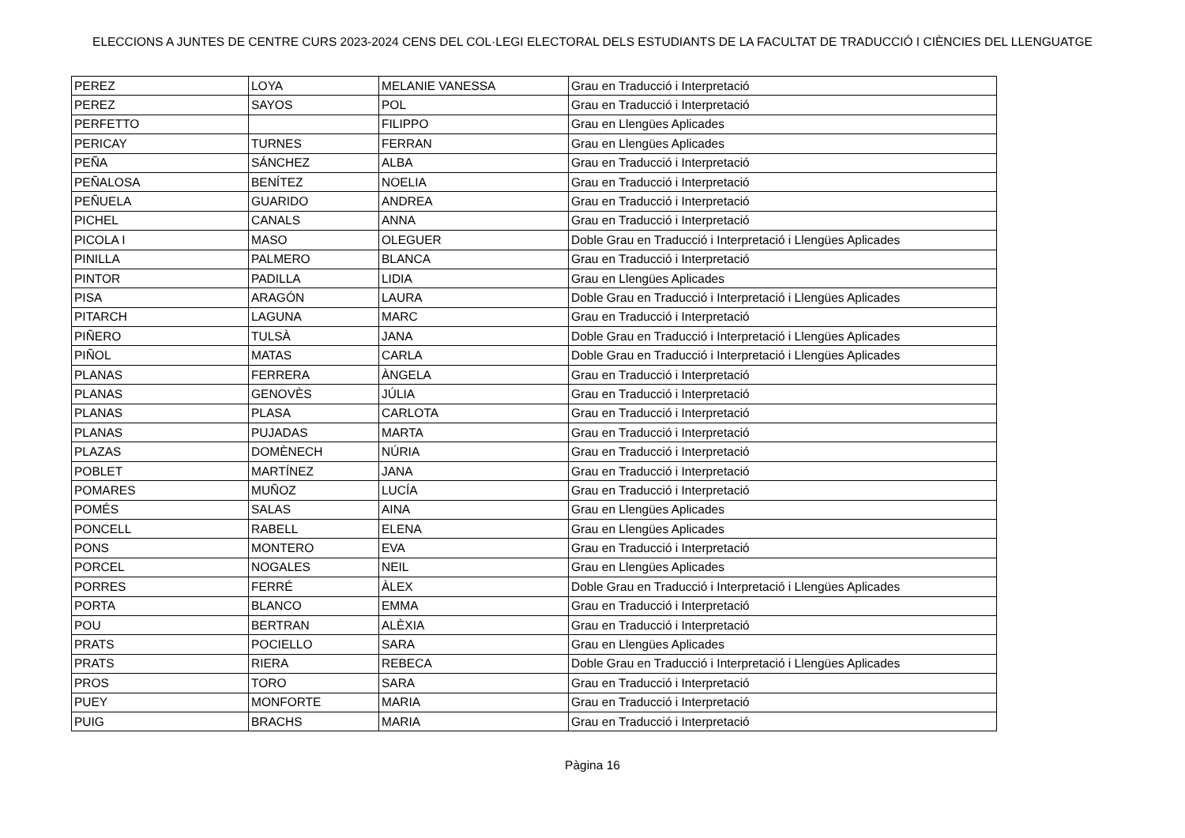ELECCIONS A JUNTES DE CENTRE CURS 2023-2024 CENS DEL COL·LEGI ELECTORAL DELS ESTUDIANTS DE LA FACULTAT DE TRADUCCIÓ I CIÈNCIES DEL LLENGUATGE
| PEREZ | LOYA | MELANIE VANESSA | Grau en Traducció i Interpretació |
| PEREZ | SAYOS | POL | Grau en Traducció i Interpretació |
| PERFETTO | | FILIPPO | Grau en Llengües Aplicades |
| PERICAY | TURNES | FERRAN | Grau en Llengües Aplicades |
| PEÑA | SÁNCHEZ | ALBA | Grau en Traducció i Interpretació |
| PEÑALOSA | BENÍTEZ | NOELIA | Grau en Traducció i Interpretació |
| PEÑUELA | GUARIDO | ANDREA | Grau en Traducció i Interpretació |
| PICHEL | CANALS | ANNA | Grau en Traducció i Interpretació |
| PICOLA I | MASO | OLEGUER | Doble Grau en Traducció i Interpretació i Llengües Aplicades |
| PINILLA | PALMERO | BLANCA | Grau en Traducció i Interpretació |
| PINTOR | PADILLA | LIDIA | Grau en Llengües Aplicades |
| PISA | ARAGÓN | LAURA | Doble Grau en Traducció i Interpretació i Llengües Aplicades |
| PITARCH | LAGUNA | MARC | Grau en Traducció i Interpretació |
| PIÑERO | TULSÀ | JANA | Doble Grau en Traducció i Interpretació i Llengües Aplicades |
| PIÑOL | MATAS | CARLA | Doble Grau en Traducció i Interpretació i Llengües Aplicades |
| PLANAS | FERRERA | ÀNGELA | Grau en Traducció i Interpretació |
| PLANAS | GENOVÈS | JÚLIA | Grau en Traducció i Interpretació |
| PLANAS | PLASA | CARLOTA | Grau en Traducció i Interpretació |
| PLANAS | PUJADAS | MARTA | Grau en Traducció i Interpretació |
| PLAZAS | DOMÈNECH | NÚRIA | Grau en Traducció i Interpretació |
| POBLET | MARTÍNEZ | JANA | Grau en Traducció i Interpretació |
| POMARES | MUÑOZ | LUCÍA | Grau en Traducció i Interpretació |
| POMÉS | SALAS | AINA | Grau en Llengües Aplicades |
| PONCELL | RABELL | ELENA | Grau en Llengües Aplicades |
| PONS | MONTERO | EVA | Grau en Traducció i Interpretació |
| PORCEL | NOGALES | NEIL | Grau en Llengües Aplicades |
| PORRES | FERRÉ | ÀLEX | Doble Grau en Traducció i Interpretació i Llengües Aplicades |
| PORTA | BLANCO | EMMA | Grau en Traducció i Interpretació |
| POU | BERTRAN | ALÈXIA | Grau en Traducció i Interpretació |
| PRATS | POCIELLO | SARA | Grau en Llengües Aplicades |
| PRATS | RIERA | REBECA | Doble Grau en Traducció i Interpretació i Llengües Aplicades |
| PROS | TORO | SARA | Grau en Traducció i Interpretació |
| PUEY | MONFORTE | MARIA | Grau en Traducció i Interpretació |
| PUIG | BRACHS | MARIA | Grau en Traducció i Interpretació |
Pàgina 16